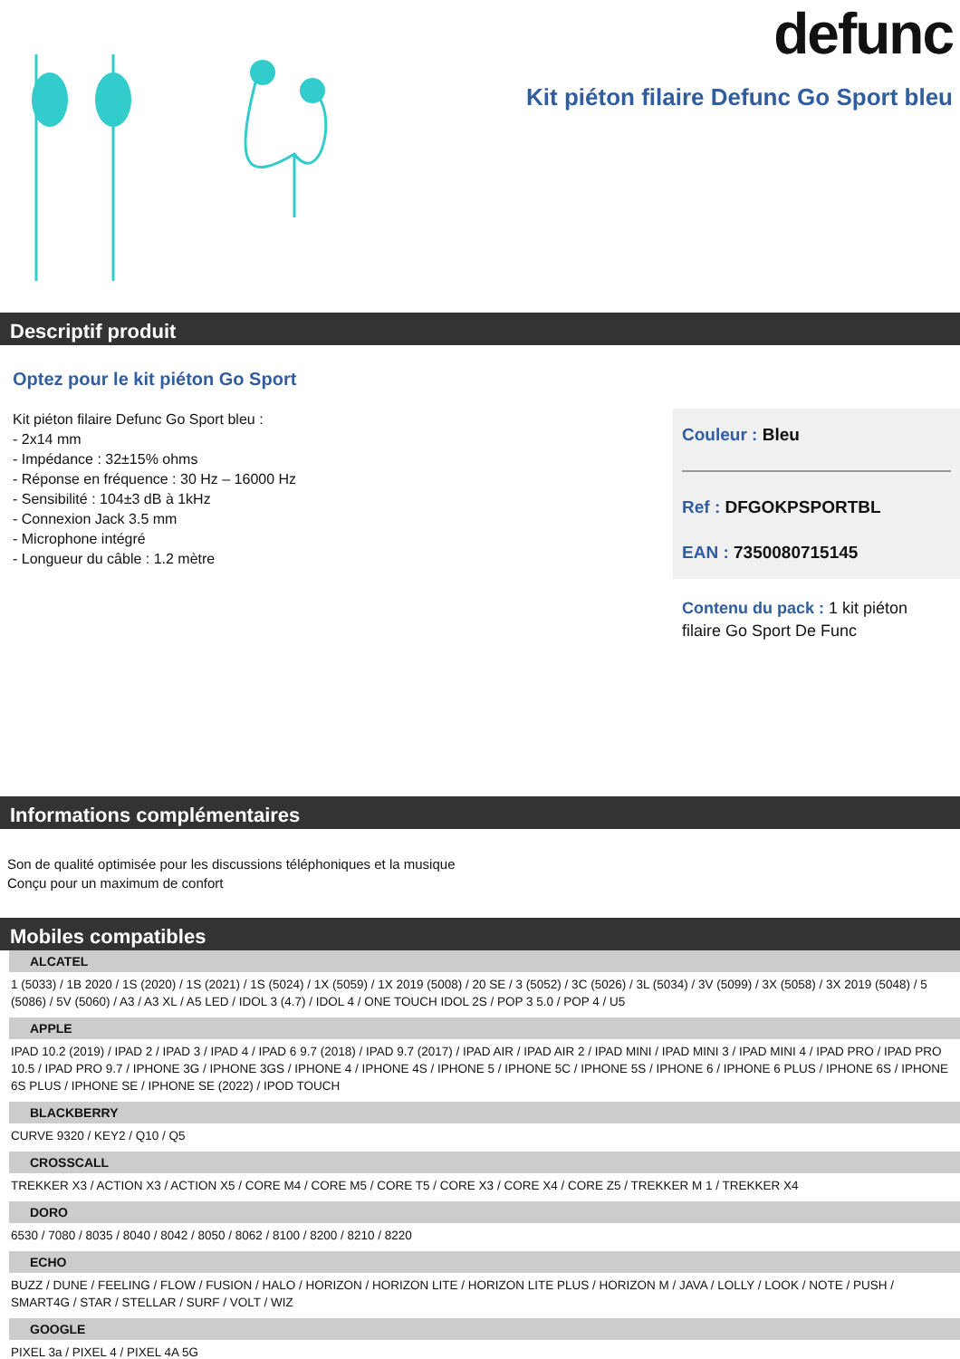defunc
Kit piéton filaire Defunc Go Sport bleu
Descriptif produit
Optez pour le kit piéton Go Sport
Kit piéton filaire Defunc Go Sport bleu :
- 2x14 mm
- Impédance : 32±15% ohms
- Réponse en fréquence : 30 Hz – 16000 Hz
- Sensibilité : 104±3 dB à 1kHz
- Connexion Jack 3.5 mm
- Microphone intégré
- Longueur du câble : 1.2 mètre
Couleur : Bleu
Ref : DFGOKPSPORTBL
EAN : 7350080715145
Contenu du pack : 1 kit piéton filaire Go Sport De Func
Informations complémentaires
Son de qualité optimisée pour les discussions téléphoniques et la musique
Conçu pour un maximum de confort
Mobiles compatibles
ALCATEL
1 (5033) / 1B 2020 / 1S (2020) / 1S (2021) / 1S (5024) / 1X (5059) / 1X 2019 (5008) / 20 SE / 3 (5052) / 3C (5026) / 3L (5034) / 3V (5099) / 3X (5058) / 3X 2019 (5048) / 5 (5086) / 5V (5060) / A3 / A3 XL / A5 LED / IDOL 3 (4.7) / IDOL 4 / ONE TOUCH IDOL 2S / POP 3 5.0 / POP 4 / U5
APPLE
IPAD 10.2 (2019) / IPAD 2 / IPAD 3 / IPAD 4 / IPAD 6 9.7 (2018) / IPAD 9.7 (2017) / IPAD AIR / IPAD AIR 2 / IPAD MINI / IPAD MINI 3 / IPAD MINI 4 / IPAD PRO / IPAD PRO 10.5 / IPAD PRO 9.7 / IPHONE 3G / IPHONE 3GS / IPHONE 4 / IPHONE 4S / IPHONE 5 / IPHONE 5C / IPHONE 5S / IPHONE 6 / IPHONE 6 PLUS / IPHONE 6S / IPHONE 6S PLUS / IPHONE SE / IPHONE SE (2022) / IPOD TOUCH
BLACKBERRY
CURVE 9320 / KEY2 / Q10 / Q5
CROSSCALL
TREKKER X3 / ACTION X3 / ACTION X5 / CORE M4 / CORE M5 / CORE T5 / CORE X3 / CORE X4 / CORE Z5 / TREKKER M 1 / TREKKER X4
DORO
6530 / 7080 / 8035 / 8040 / 8042 / 8050 / 8062 / 8100 / 8200 / 8210 / 8220
ECHO
BUZZ / DUNE / FEELING / FLOW / FUSION / HALO / HORIZON / HORIZON LITE / HORIZON LITE PLUS / HORIZON M / JAVA / LOLLY / LOOK / NOTE / PUSH / SMART4G / STAR / STELLAR / SURF / VOLT / WIZ
GOOGLE
PIXEL 3a / PIXEL 4 / PIXEL 4A 5G